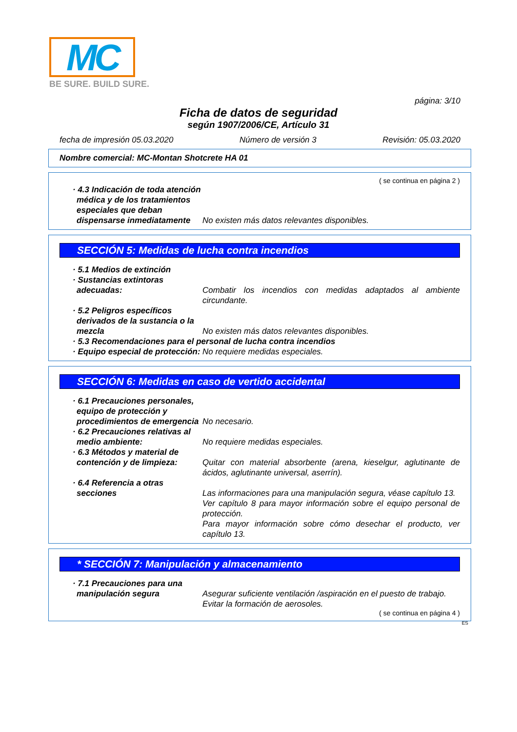MC
BE SURE. BUILD SURE.
página: 3/10
Ficha de datos de seguridad
según 1907/2006/CE, Artículo 31
fecha de impresión 05.03.2020 Número de versión 3 Revisión: 05.03.2020
Nombre comercial: MC-Montan Shotcrete HA 01
( se continua en página 2 )
· 4.3 Indicación de toda atención médica y de los tratamientos especiales que deban dispensarse inmediatamente
No existen más datos relevantes disponibles.
SECCIÓN 5: Medidas de lucha contra incendios
· 5.1 Medios de extinción
· Sustancias extintoras adecuadas:
Combatir los incendios con medidas adaptados al ambiente circundante.
· 5.2 Peligros específicos derivados de la sustancia o la mezcla
No existen más datos relevantes disponibles.
· 5.3 Recomendaciones para el personal de lucha contra incendios
· Equipo especial de protección:
No requiere medidas especiales.
SECCIÓN 6: Medidas en caso de vertido accidental
· 6.1 Precauciones personales, equipo de protección y procedimientos de emergencia
No necesario.
· 6.2 Precauciones relativas al medio ambiente:
No requiere medidas especiales.
· 6.3 Métodos y material de contención y de limpieza:
Quitar con material absorbente (arena, kieselgur, aglutinante de ácidos, aglutinante universal, aserrín).
· 6.4 Referencia a otras secciones
Las informaciones para una manipulación segura, véase capítulo 13.
Ver capítulo 8 para mayor información sobre el equipo personal de protección.
Para mayor información sobre cómo desechar el producto, ver capítulo 13.
* SECCIÓN 7: Manipulación y almacenamiento
· 7.1 Precauciones para una manipulación segura
Asegurar suficiente ventilación /aspiración en el puesto de trabajo.
Evitar la formación de aerosoles.
( se continua en página 4 )
ES